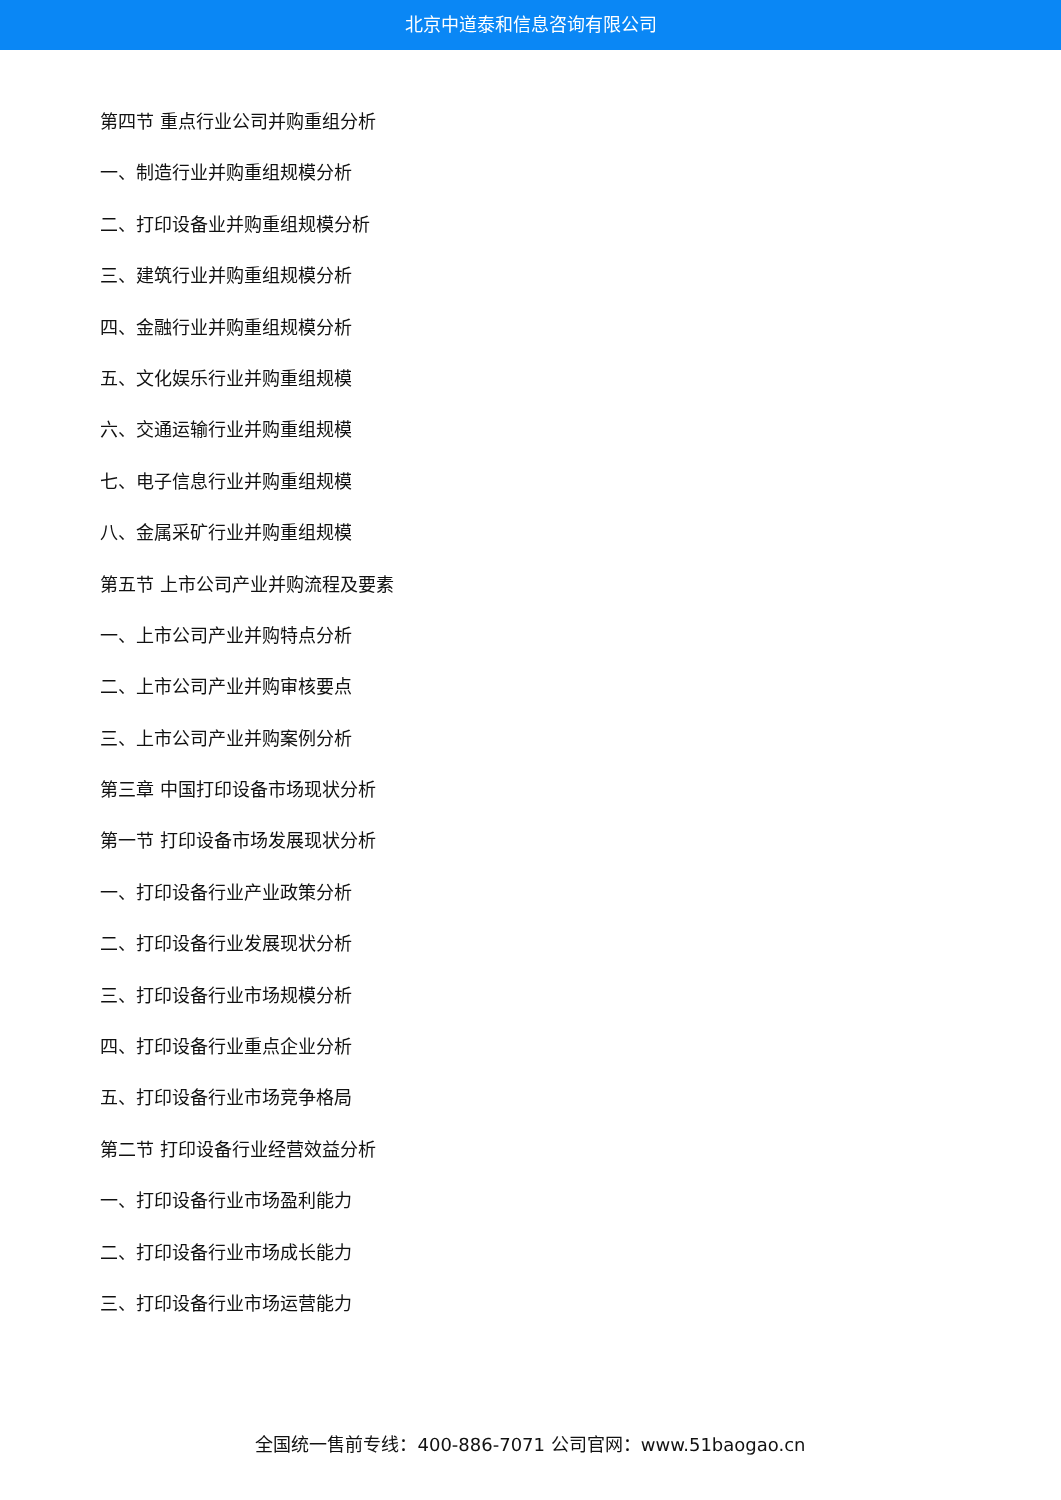北京中道泰和信息咨询有限公司
第四节 重点行业公司并购重组分析
一、制造行业并购重组规模分析
二、打印设备业并购重组规模分析
三、建筑行业并购重组规模分析
四、金融行业并购重组规模分析
五、文化娱乐行业并购重组规模
六、交通运输行业并购重组规模
七、电子信息行业并购重组规模
八、金属采矿行业并购重组规模
第五节 上市公司产业并购流程及要素
一、上市公司产业并购特点分析
二、上市公司产业并购审核要点
三、上市公司产业并购案例分析
第三章 中国打印设备市场现状分析
第一节 打印设备市场发展现状分析
一、打印设备行业产业政策分析
二、打印设备行业发展现状分析
三、打印设备行业市场规模分析
四、打印设备行业重点企业分析
五、打印设备行业市场竞争格局
第二节 打印设备行业经营效益分析
一、打印设备行业市场盈利能力
二、打印设备行业市场成长能力
三、打印设备行业市场运营能力
全国统一售前专线：400-886-7071 公司官网：www.51baogao.cn